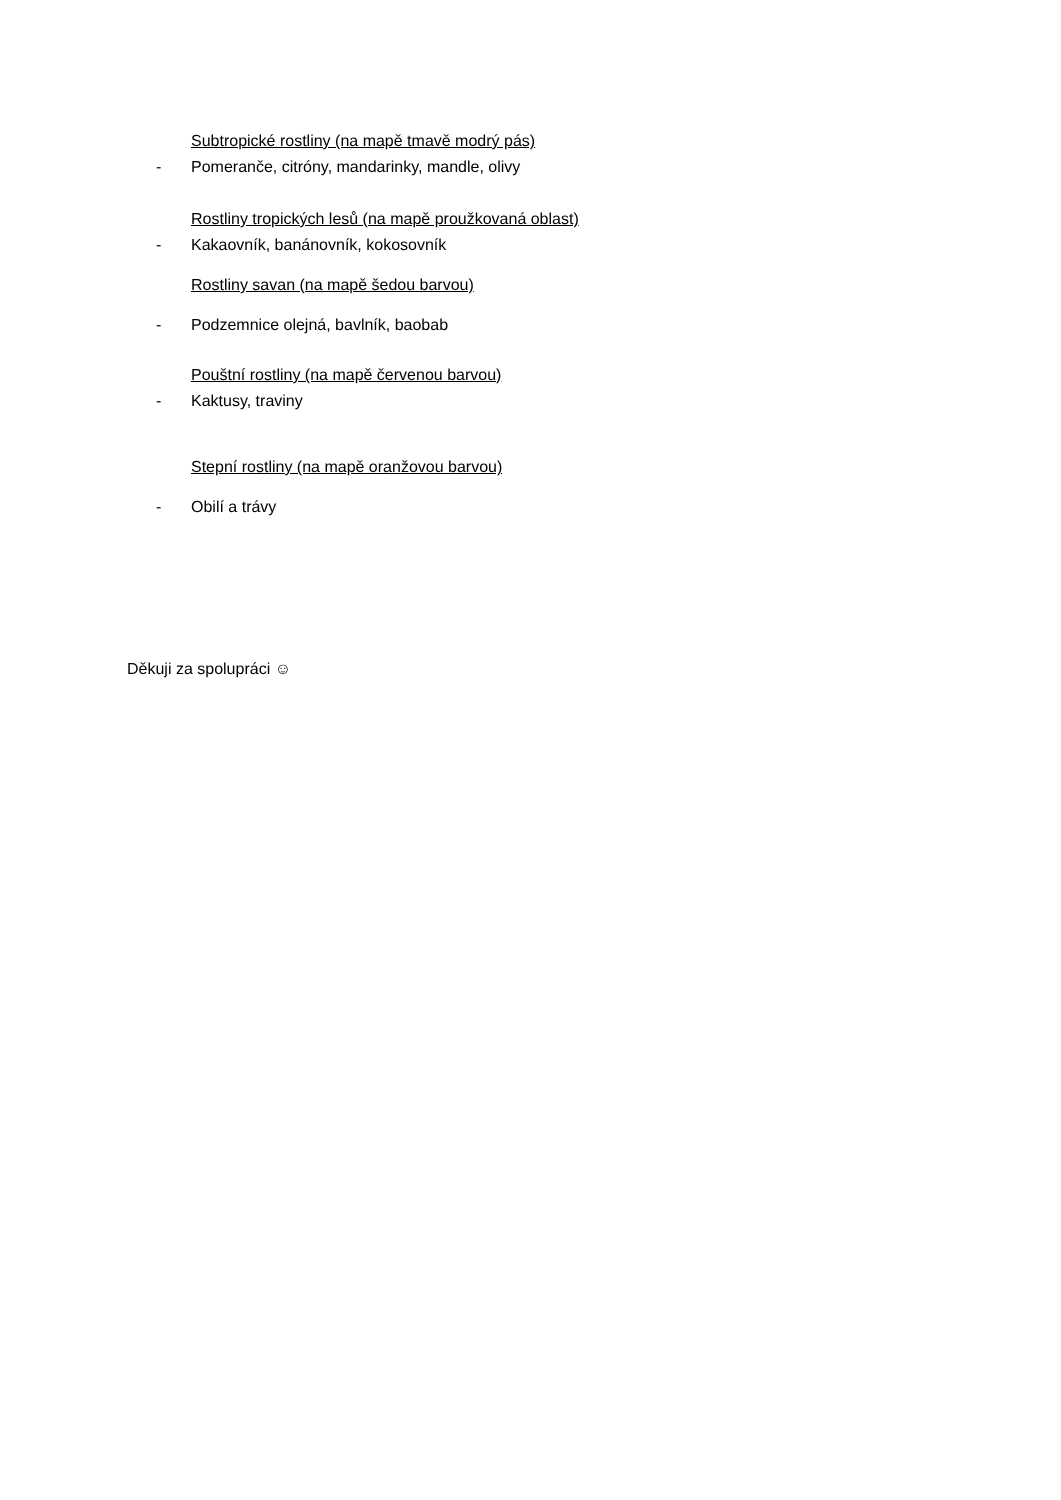Subtropické rostliny (na mapě tmavě modrý pás)
- Pomeranče, citróny, mandarinky, mandle, olivy
Rostliny tropických lesů (na mapě proužkovaná oblast)
- Kakaovník, banánovník, kokosovník
Rostliny savan (na mapě šedou barvou)
- Podzemnice olejná, bavlník, baobab
Pouštní rostliny (na mapě červenou barvou)
- Kaktusy, traviny
Stepní rostliny (na mapě oranžovou barvou)
- Obilí a trávy
Děkuji za spolupráci ☺